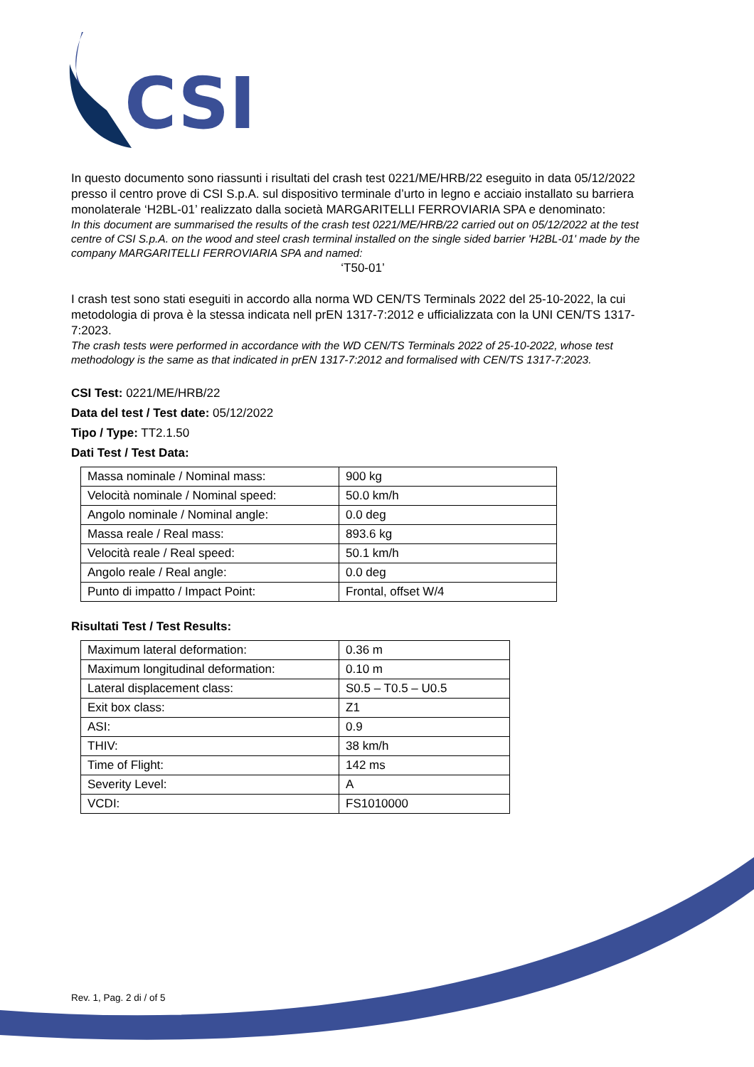CSI
In questo documento sono riassunti i risultati del crash test 0221/ME/HRB/22 eseguito in data 05/12/2022 presso il centro prove di CSI S.p.A. sul dispositivo terminale d’urto in legno e acciaio installato su barriera monolaterale ‘H2BL-01’ realizzato dalla società MARGARITELLI FERROVIARIA SPA e denominato:
In this document are summarised the results of the crash test 0221/ME/HRB/22 carried out on 05/12/2022 at the test centre of CSI S.p.A. on the wood and steel crash terminal installed on the single sided barrier 'H2BL-01' made by the company MARGARITELLI FERROVIARIA SPA and named:
‘T50-01’
I crash test sono stati eseguiti in accordo alla norma WD CEN/TS Terminals 2022 del 25-10-2022, la cui metodologia di prova è la stessa indicata nell prEN 1317-7:2012 e ufficializzata con la UNI CEN/TS 1317-7:2023.
The crash tests were performed in accordance with the WD CEN/TS Terminals 2022 of 25-10-2022, whose test methodology is the same as that indicated in prEN 1317-7:2012 and formalised with CEN/TS 1317-7:2023.
CSI Test: 0221/ME/HRB/22
Data del test / Test date: 05/12/2022
Tipo / Type: TT2.1.50
Dati Test / Test Data:
| Massa nominale / Nominal mass: | 900 kg |
| Velocità nominale / Nominal speed: | 50.0 km/h |
| Angolo nominale / Nominal angle: | 0.0 deg |
| Massa reale / Real mass: | 893.6 kg |
| Velocità reale / Real speed: | 50.1 km/h |
| Angolo reale / Real angle: | 0.0 deg |
| Punto di impatto / Impact Point: | Frontal, offset W/4 |
Risultati Test / Test Results:
| Maximum lateral deformation: | 0.36 m |
| Maximum longitudinal deformation: | 0.10 m |
| Lateral displacement class: | S0.5 – T0.5 – U0.5 |
| Exit box class: | Z1 |
| ASI: | 0.9 |
| THIV: | 38 km/h |
| Time of Flight: | 142 ms |
| Severity Level: | A |
| VCDI: | FS1010000 |
Rev. 1, Pag. 2 di / of 5